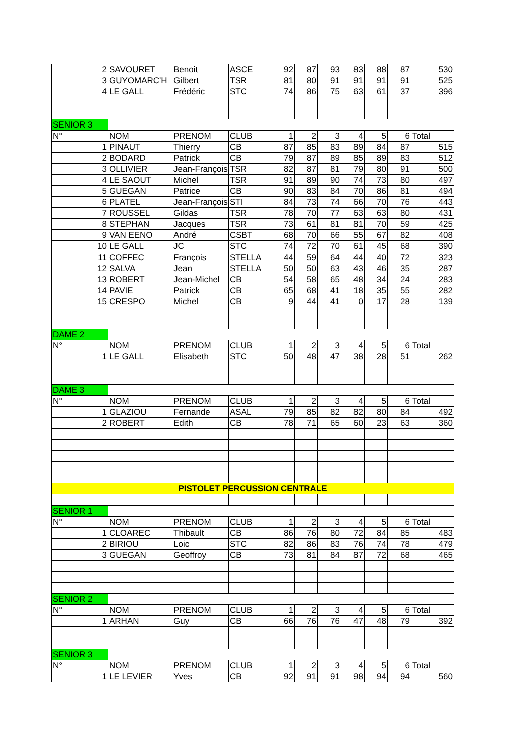| 2 | SAVOURET | Benoit | ASCE | 92 | 87 | 93 | 83 | 88 | 87 | 530 |
| 3 | GUYOMARC'H | Gilbert | TSR | 81 | 80 | 91 | 91 | 91 | 91 | 525 |
| 4 | LE GALL | Frédéric | STC | 74 | 86 | 75 | 63 | 61 | 37 | 396 |
| SENIOR 3 | | | | | | | | | | |
| N° | NOM | PRENOM | CLUB | 1 | 2 | 3 | 4 | 5 | 6 | Total |
| 1 | PINAUT | Thierry | CB | 87 | 85 | 83 | 89 | 84 | 87 | 515 |
| 2 | BODARD | Patrick | CB | 79 | 87 | 89 | 85 | 89 | 83 | 512 |
| 3 | OLLIVIER | Jean-François | TSR | 82 | 87 | 81 | 79 | 80 | 91 | 500 |
| 4 | LE SAOUT | Michel | TSR | 91 | 89 | 90 | 74 | 73 | 80 | 497 |
| 5 | GUEGAN | Patrice | CB | 90 | 83 | 84 | 70 | 86 | 81 | 494 |
| 6 | PLATEL | Jean-François | STI | 84 | 73 | 74 | 66 | 70 | 76 | 443 |
| 7 | ROUSSEL | Gildas | TSR | 78 | 70 | 77 | 63 | 63 | 80 | 431 |
| 8 | STEPHAN | Jacques | TSR | 73 | 61 | 81 | 81 | 70 | 59 | 425 |
| 9 | VAN EENO | André | CSBT | 68 | 70 | 66 | 55 | 67 | 82 | 408 |
| 10 | LE GALL | JC | STC | 74 | 72 | 70 | 61 | 45 | 68 | 390 |
| 11 | COFFEC | François | STELLA | 44 | 59 | 64 | 44 | 40 | 72 | 323 |
| 12 | SALVA | Jean | STELLA | 50 | 50 | 63 | 43 | 46 | 35 | 287 |
| 13 | ROBERT | Jean-Michel | CB | 54 | 58 | 65 | 48 | 34 | 24 | 283 |
| 14 | PAVIE | Patrick | CB | 65 | 68 | 41 | 18 | 35 | 55 | 282 |
| 15 | CRESPO | Michel | CB | 9 | 44 | 41 | 0 | 17 | 28 | 139 |
| DAME 2 | | | | | | | | | | |
| N° | NOM | PRENOM | CLUB | 1 | 2 | 3 | 4 | 5 | 6 | Total |
| 1 | LE GALL | Elisabeth | STC | 50 | 48 | 47 | 38 | 28 | 51 | 262 |
| DAME 3 | | | | | | | | | | |
| N° | NOM | PRENOM | CLUB | 1 | 2 | 3 | 4 | 5 | 6 | Total |
| 1 | GLAZIOU | Fernande | ASAL | 79 | 85 | 82 | 82 | 80 | 84 | 492 |
| 2 | ROBERT | Edith | CB | 78 | 71 | 65 | 60 | 23 | 63 | 360 |
| PISTOLET PERCUSSION CENTRALE | | | | | | | | | | |
| SENIOR 1 | | | | | | | | | | |
| N° | NOM | PRENOM | CLUB | 1 | 2 | 3 | 4 | 5 | 6 | Total |
| 1 | CLOAREC | Thibault | CB | 86 | 76 | 80 | 72 | 84 | 85 | 483 |
| 2 | BIRIOU | Loic | STC | 82 | 86 | 83 | 76 | 74 | 78 | 479 |
| 3 | GUEGAN | Geoffroy | CB | 73 | 81 | 84 | 87 | 72 | 68 | 465 |
| SENIOR 2 | | | | | | | | | | |
| N° | NOM | PRENOM | CLUB | 1 | 2 | 3 | 4 | 5 | 6 | Total |
| 1 | ARHAN | Guy | CB | 66 | 76 | 76 | 47 | 48 | 79 | 392 |
| SENIOR 3 | | | | | | | | | | |
| N° | NOM | PRENOM | CLUB | 1 | 2 | 3 | 4 | 5 | 6 | Total |
| 1 | LE LEVIER | Yves | CB | 92 | 91 | 91 | 98 | 94 | 94 | 560 |